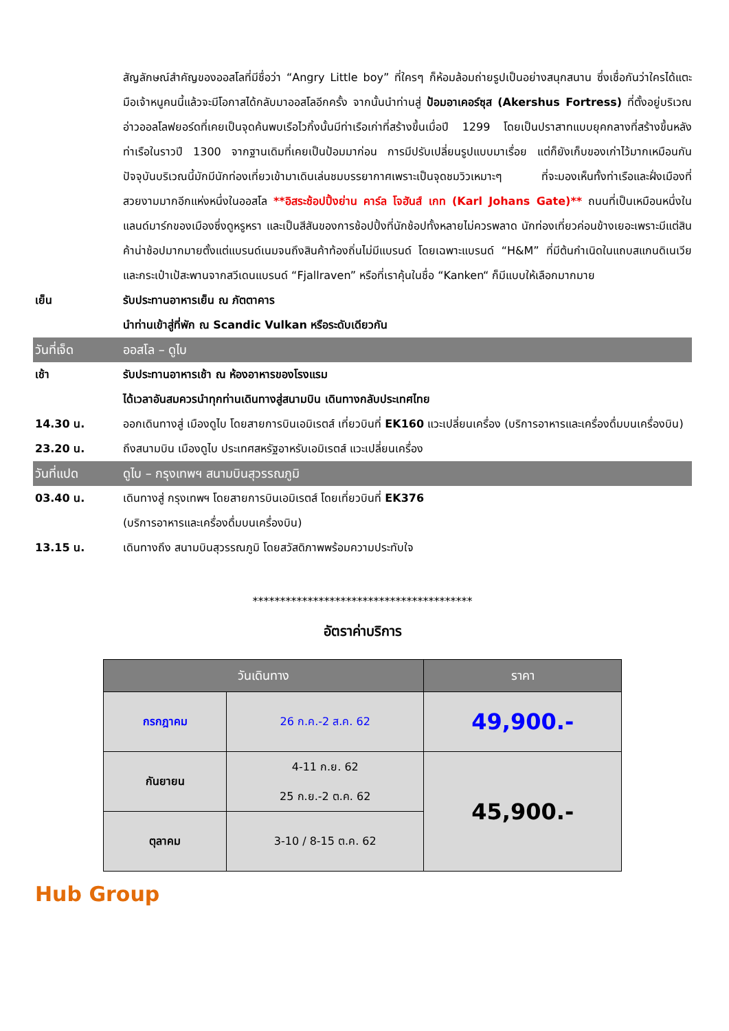สัญลักษณ์สำคัญของออสโลที่มีชื่อว่า “Angry Little boy” ที่ใครๆ ก็ห้อมล้อมถ่ายรูปเป็นอย่างสนุกสนาน ซึ่งเชื่อกันว่าใครได้แตะมือเจ้าหนูคนนี้แล้วจะมีโอกาสได้กลับมาออสโลอีกครั้ง จากนั้นนำท่านสู่ ป้อมอาเคอร์ซุส (Akershus Fortress) ที่ตั้งอยู่บริเวณอ่าวออลโลฟยอร์ดที่เคยเป็นจุดค้นพบเรือไวกิ้งนั้นมีท่าเรือเก่าที่สร้างขึ้นเมื่อปี 1299 โดยเป็นปราสาทแบบยุคกลางที่สร้างขึ้นหลังท่าเรือในราวปี 1300 จากฐานเดิมที่เคยเป็นป้อมมาก่อน การมีปรับเปลี่ยนรูปแบบมาเรื่อย แต่ก็ยังเก็บของเก่าไว้มากเหมือนกัน ปัจจุบันบริเวณนี้มักมีนักท่องเที่ยวเข้ามาเดินเล่นชมบรรยากาศเพราะเป็นจุดชมวิวเหมาะๆ ที่จะมองเห็นทั้งท่าเรือและฝั่งเมืองที่สวยงามมากอีกแห่งหนึ่งในออสโล **อิสระช้อปปิ้งย่าน คาร์ล โจฮันส์ เกท (Karl Johans Gate)** ถนนที่เป็นเหมือนหนึ่งในแลนด์มาร์กของเมืองซึ่งดูหรูหรา และเป็นสีสันของการช้อปปิ้งที่นักช้อปทั้งหลายไม่ควรพลาด นักท่องเที่ยวค่อนข้างเยอะเพราะมีแต่สินค้าน่าช้อปมากมายตั้งแต่แบรนด์เนมจนถึงสินค้าท้องถิ่นไม่มีแบรนด์ โดยเฉพาะแบรนด์ “H&M” ที่มีต้นกำเนิดในแถบสแกนดิเนเวีย และกระเป๋าเป้สะพานจากสวีเดนแบรนด์ “Fjallraven” หรือที่เราคุ้นในชื่อ “Kanken“ ก็มีแบบให้เลือกมากมาย
เย็น รับประทานอาหารเย็น ณ ภัตตาคาร
นำท่านเข้าสู่ที่พัก ณ Scandic Vulkan หรือระดับเดียวกัน
วันที่เจ็ด ออสโล – ดูไบ
เช้า รับประทานอาหารเช้า ณ ห้องอาหารของโรงแรม
ได้เวลาอันสมควรนำทุกท่านเดินทางสู่สนามบิน เดินทางกลับประเทศไทย
14.30 น. ออกเดินทางสู่ เมืองดูไบ โดยสายการบินเอมิเรตส์ เที่ยวบินที่ EK160 แวะเปลี่ยนเครื่อง (บริการอาหารและเครื่องดื่มบนเครื่องบิน)
23.20 น. ถึงสนามบิน เมืองดูไบ ประเทศสหรัฐอาหรับเอมิเรตส์ แวะเปลี่ยนเครื่อง
วันที่แปด ดูไบ – กรุงเทพฯ สนามบินสุวรรณภูมิ
03.40 น. เดินทางสู่ กรุงเทพฯ โดยสายการบินเอมิเรตส์ โดยเที่ยวบินที่ EK376
(บริการอาหารและเครื่องดื่มบนเครื่องบิน)
13.15 น. เดินทางถึง สนามบินสุวรรณภูมิ โดยสวัสดิภาพพร้อมความประทับใจ
****************************************
อัตราค่าบริการ
| วันเดินทาง | | ราคา |
| --- | --- | --- |
| กรกฎาคม | 26 ก.ค.-2 ส.ค. 62 | 49,900.- |
| กันยายน | 4-11 ก.ย. 62 25 ก.ย.-2 ต.ค. 62 | 45,900.- |
| ตุลาคม | 3-10 / 8-15 ต.ค. 62 | |
Hub Group